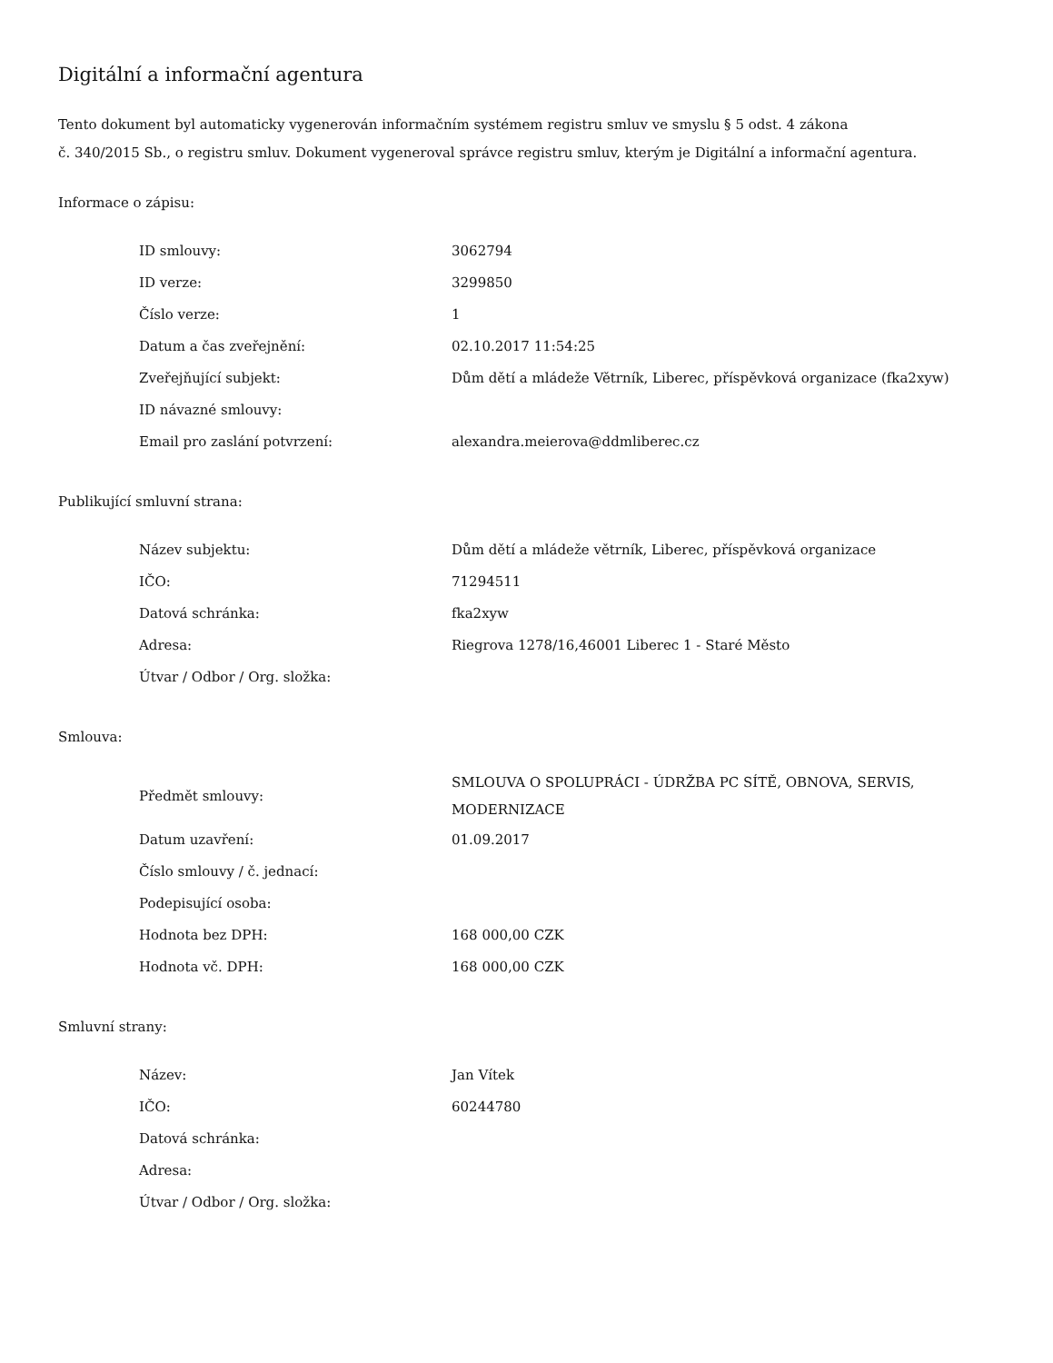Digitální a informační agentura
Tento dokument byl automaticky vygenerován informačním systémem registru smluv ve smyslu § 5 odst. 4 zákona
č. 340/2015 Sb., o registru smluv. Dokument vygeneroval správce registru smluv, kterým je Digitální a informační agentura.
Informace o zápisu:
| ID smlouvy: | 3062794 |
| ID verze: | 3299850 |
| Číslo verze: | 1 |
| Datum a čas zveřejnění: | 02.10.2017 11:54:25 |
| Zveřejňující subjekt: | Dům dětí a mládeže Větrník, Liberec, příspěvková organizace (fka2xyw) |
| ID návazné smlouvy: | |
| Email pro zaslání potvrzení: | alexandra.meierova@ddmliberec.cz |
Publikující smluvní strana:
| Název subjektu: | Dům dětí a mládeže větrník, Liberec, příspěvková organizace |
| IČO: | 71294511 |
| Datová schránka: | fka2xyw |
| Adresa: | Riegrova 1278/16,46001 Liberec 1 - Staré Město |
| Útvar / Odbor / Org. složka: | |
Smlouva:
| Předmět smlouvy: | SMLOUVA O SPOLUPRÁCI - ÚDRŽBA PC SÍTĚ, OBNOVA, SERVIS, MODERNIZACE |
| Datum uzavření: | 01.09.2017 |
| Číslo smlouvy / č. jednací: | |
| Podepisující osoba: | |
| Hodnota bez DPH: | 168 000,00 CZK |
| Hodnota vč. DPH: | 168 000,00 CZK |
Smluvní strany:
| Název: | Jan Vítek |
| IČO: | 60244780 |
| Datová schránka: | |
| Adresa: | |
| Útvar / Odbor / Org. složka: | |